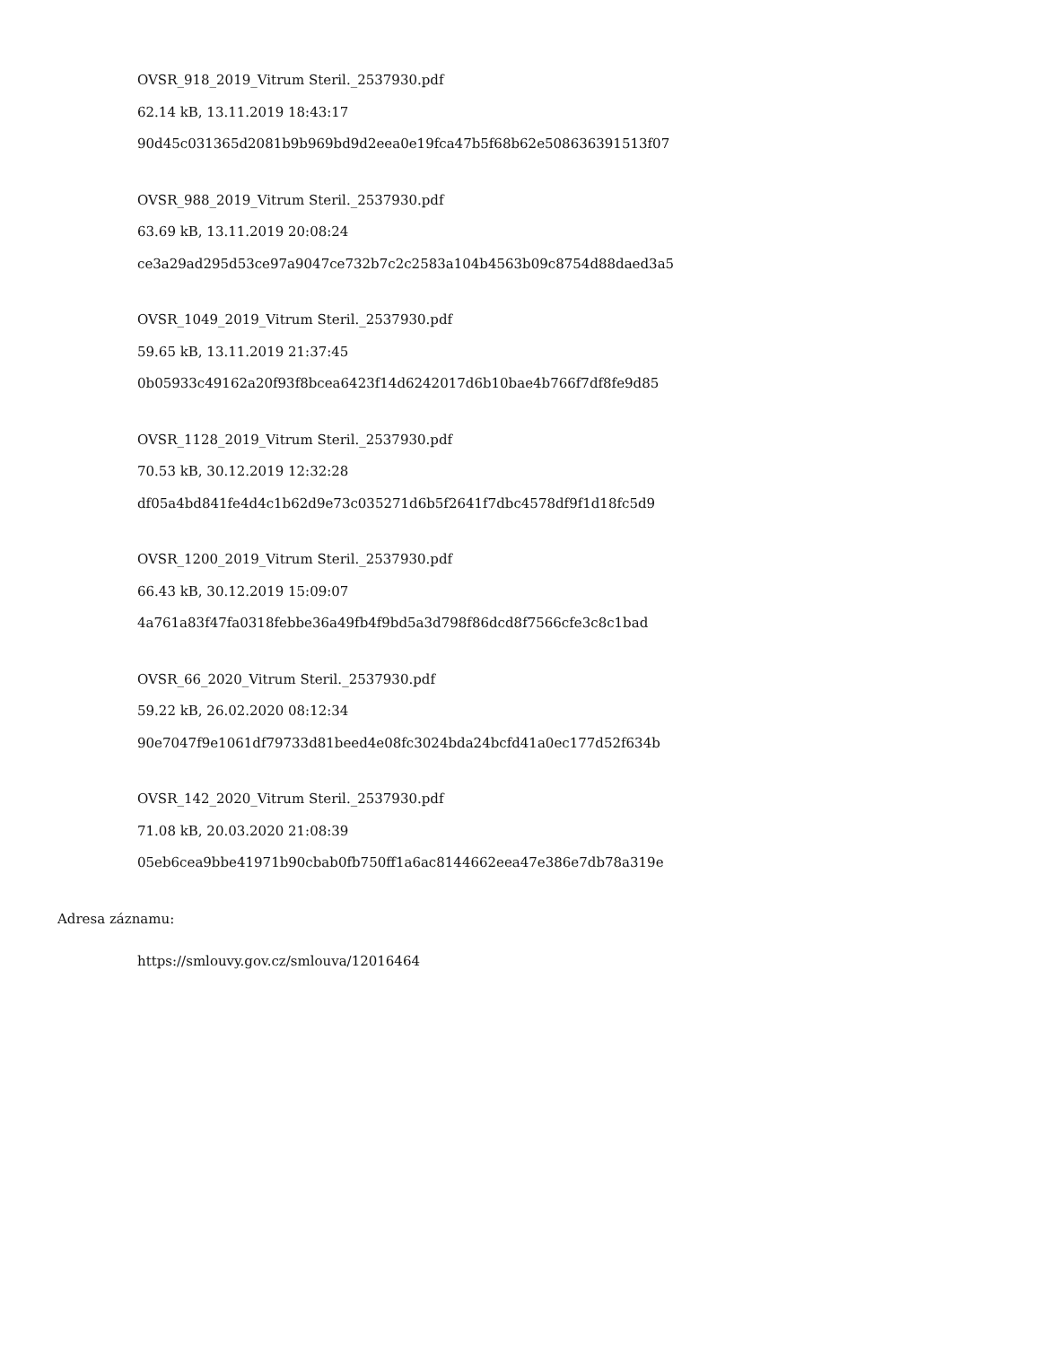OVSR_918_2019_Vitrum Steril._2537930.pdf
62.14 kB, 13.11.2019 18:43:17
90d45c031365d2081b9b969bd9d2eea0e19fca47b5f68b62e508636391513f07
OVSR_988_2019_Vitrum Steril._2537930.pdf
63.69 kB, 13.11.2019 20:08:24
ce3a29ad295d53ce97a9047ce732b7c2c2583a104b4563b09c8754d88daed3a5
OVSR_1049_2019_Vitrum Steril._2537930.pdf
59.65 kB, 13.11.2019 21:37:45
0b05933c49162a20f93f8bcea6423f14d6242017d6b10bae4b766f7df8fe9d85
OVSR_1128_2019_Vitrum Steril._2537930.pdf
70.53 kB, 30.12.2019 12:32:28
df05a4bd841fe4d4c1b62d9e73c035271d6b5f2641f7dbc4578df9f1d18fc5d9
OVSR_1200_2019_Vitrum Steril._2537930.pdf
66.43 kB, 30.12.2019 15:09:07
4a761a83f47fa0318febbe36a49fb4f9bd5a3d798f86dcd8f7566cfe3c8c1bad
OVSR_66_2020_Vitrum Steril._2537930.pdf
59.22 kB, 26.02.2020 08:12:34
90e7047f9e1061df79733d81beed4e08fc3024bda24bcfd41a0ec177d52f634b
OVSR_142_2020_Vitrum Steril._2537930.pdf
71.08 kB, 20.03.2020 21:08:39
05eb6cea9bbe41971b90cbab0fb750ff1a6ac8144662eea47e386e7db78a319e
Adresa záznamu:
https://smlouvy.gov.cz/smlouva/12016464